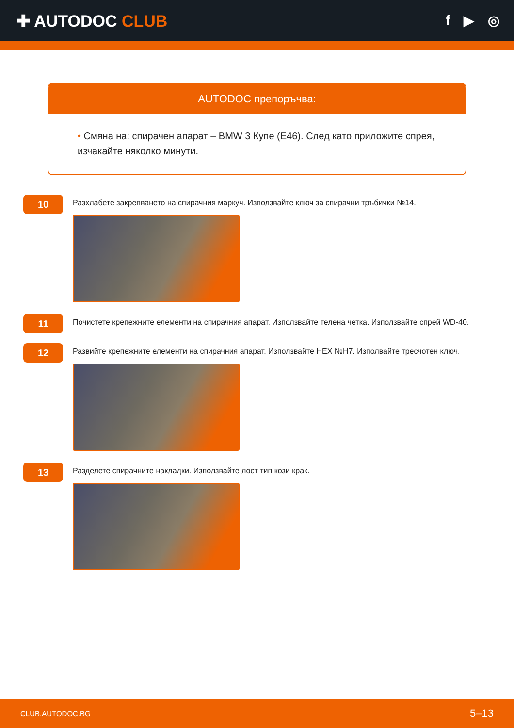✚ AUTODOC CLUB
f ▶ ◎
AUTODOC препоръчва:
• Смяна на: спирачен апарат – BMW 3 Купе (E46). След като приложите спрея, изчакайте няколко минути.
10
Разхлабете закрепването на спирачния маркуч. Използвайте ключ за спирачни тръбички №14.
11
Почистете крепежните елементи на спирачния апарат. Използвайте телена четка. Използвайте спрей WD-40.
12
Развийте крепежните елементи на спирачния апарат. Използвайте HEX №H7. Изполвайте тресчотен ключ.
13
Разделете спирачните накладки. Използвайте лост тип кози крак.
CLUB.AUTODOC.BG 5–13